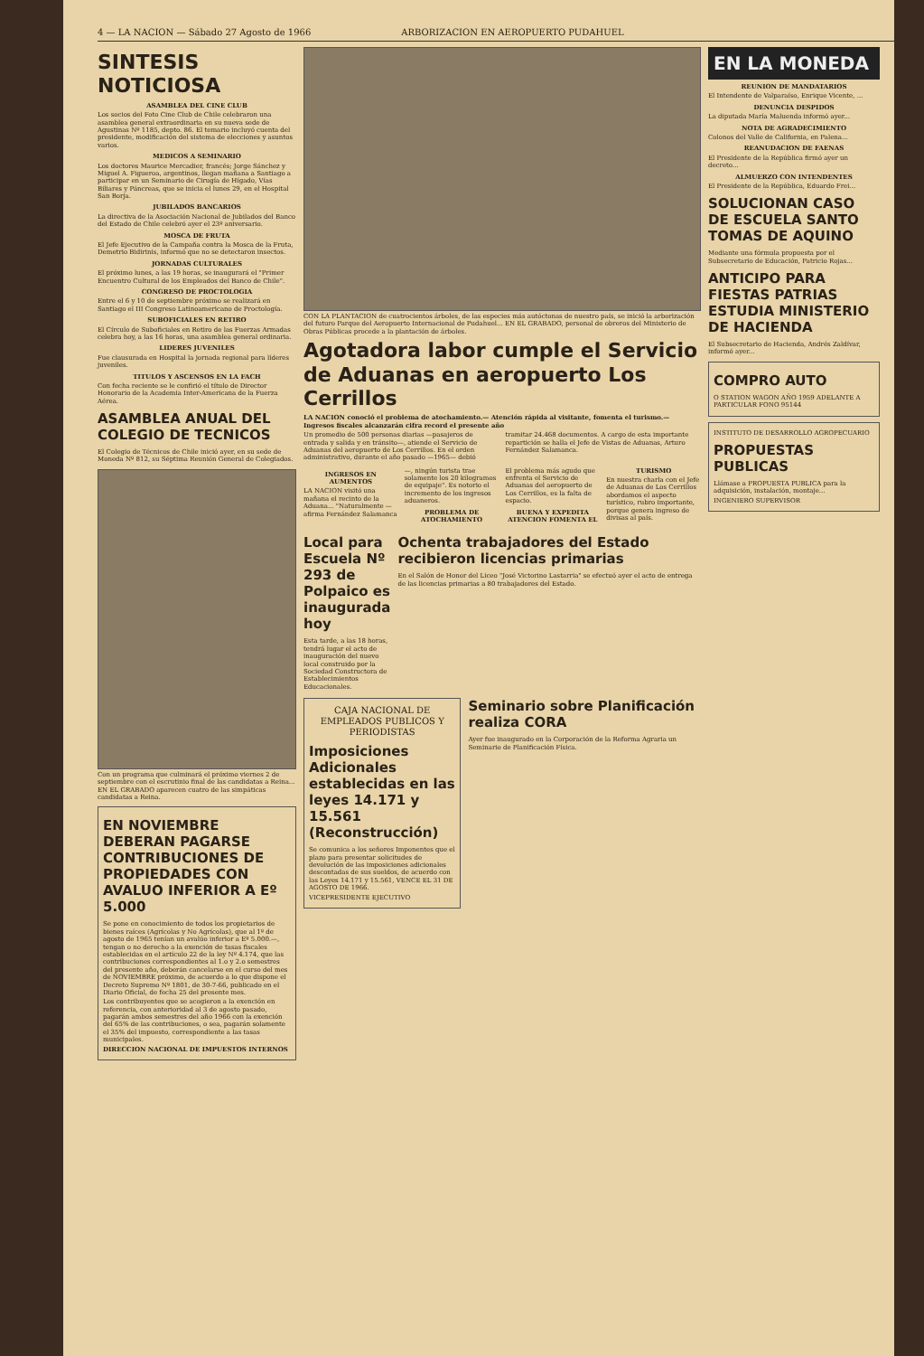4 — LA NACION — Sábado 27 Agosto de 1966 ARBORIZACION EN AEROPUERTO PUDAHUEL
SINTESIS NOTICIOSA
ASAMBLEA DEL CINE CLUB
Los socios del Foto Cine Club de Chile celebraron una asamblea general extraordinaria en su nueva sede de Agustinas Nº 1185, depto. 86. El temario incluyó cuenta del presidente, modificación del sistema de elecciones y asuntos varios.
MEDICOS A SEMINARIO
Los doctores Maurice Mercadier, francés; Jorge Sánchez y Miguel A. Figueroa, argentinos, llegan mañana a Santiago a participar en un Seminario de Cirugía de Hígado, Vías Biliares y Páncreas, que se inicia el lunes 29, en el Hospital San Borja.
JUBILADOS BANCARIOS
La directiva de la Asociación Nacional de Jubilados del Banco del Estado de Chile celebró ayer el 23º aniversario.
MOSCA DE FRUTA
El Jefe Ejecutivo de la Campaña contra la Mosca de la Fruta, Demetrio Bidirinis, informó que no se detectaron insectos.
JORNADAS CULTURALES
El próximo lunes, a las 19 horas, se inaugurará el "Primer Encuentro Cultural de los Empleados del Banco de Chile".
CONGRESO DE PROCTOLOGIA
Entre el 6 y 10 de septiembre próximo se realizará en Santiago el III Congreso Latinoamericano de Proctología.
SUBOFICIALES EN RETIRO
El Círculo de Suboficiales en Retiro de las Fuerzas Armadas celebra hoy, a las 16 horas, una asamblea general ordinaria.
LIDERES JUVENILES
Fue clausurada en Hospital la jornada regional para líderes juveniles.
TITULOS Y ASCENSOS EN LA FACH
Con fecha reciente se le confirió el título de Director Honorario de la Academia Inter-Americana de la Fuerza Aérea.
ASAMBLEA ANUAL DEL COLEGIO DE TECNICOS
El Colegio de Técnicos de Chile inició ayer, en su sede de Moneda Nº 812, su Séptima Reunión General de Colegiados.
Con un programa que culminará el próximo viernes 2 de septiembre con el escrutinio final de las candidatas a Reina... EN EL GRABADO aparecen cuatro de las simpáticas candidatas a Reina.
EN NOVIEMBRE DEBERAN PAGARSE CONTRIBUCIONES DE PROPIEDADES CON AVALUO INFERIOR A Eº 5.000
Se pone en conocimiento de todos los propietarios de bienes raíces (Agrícolas y No Agrícolas), que al 1º de agosto de 1965 tenían un avalúo inferior a Eº 5.000.—, tengan o no derecho a la exención de tasas fiscales establecidas en el artículo 22 de la ley Nº 4.174, que las contribuciones correspondientes al 1.o y 2.o semestres del presente año, deberán cancelarse en el curso del mes de NOVIEMBRE próximo, de acuerdo a lo que dispone el Decreto Supremo Nº 1801, de 30-7-66, publicado en el Diario Oficial, de fecha 25 del presente mes.
Los contribuyentes que se acogieron a la exención en referencia, con anterioridad al 3 de agosto pasado, pagarán ambos semestres del año 1966 con la exención del 65% de las contribuciones, o sea, pagarán solamente el 35% del impuesto, correspondiente a las tasas municipales.
DIRECCION NACIONAL DE IMPUESTOS INTERNOS
CON LA PLANTACION de cuatrocientos árboles, de las especies más autóctonas de nuestro país, se inició la arborización del futuro Parque del Aeropuerto Internacional de Pudahuel... EN EL GRABADO, personal de obreros del Ministerio de Obras Públicas procede a la plantación de árboles.
Agotadora labor cumple el Servicio de Aduanas en aeropuerto Los Cerrillos
LA NACION conoció el problema de atochamiento.— Atención rápida al visitante, fomenta el turismo.— Ingresos fiscales alcanzarán cifra record el presente año
Un promedio de 500 personas diarias —pasajeros de entrada y salida y en tránsito—, atiende el Servicio de Aduanas del aeropuerto de Los Cerrillos. En el orden administrativo, durante el año pasado —1965— debió tramitar 24.468 documentos. A cargo de esta importante repartición se halla el Jefe de Vistas de Aduanas, Arturo Fernández Salamanca.
INGRESOS EN AUMENTOS
LA NACION visitó una mañana el recinto de la Aduana... "Naturalmente —afirma Fernández Salamanca—, ningún turista trae solamente los 20 kilogramos de equipaje". Es notorio el incremento de los ingresos aduaneros.
PROBLEMA DE ATOCHAMIENTO
El problema más agudo que enfrenta el Servicio de Aduanas del aeropuerto de Los Cerrillos, es la falta de espacio.
BUENA Y EXPEDITA ATENCION FOMENTA EL TURISMO
En nuestra charla con el Jefe de Aduanas de Los Cerrillos abordamos el aspecto turístico, rubro importante, porque genera ingreso de divisas al país.
Local para Escuela Nº 293 de Polpaico es inaugurada hoy
Esta tarde, a las 18 horas, tendrá lugar el acto de inauguración del nuevo local construido por la Sociedad Constructora de Establecimientos Educacionales.
Ochenta trabajadores del Estado recibieron licencias primarias
En el Salón de Honor del Liceo "José Victorino Lastarria" se efectuó ayer el acto de entrega de las licencias primarias a 80 trabajadores del Estado.
CAJA NACIONAL DE EMPLEADOS PUBLICOS Y PERIODISTAS
Imposiciones Adicionales establecidas en las leyes 14.171 y 15.561 (Reconstrucción)
Se comunica a los señores Imponentes que el plazo para presentar solicitudes de devolución de las imposiciones adicionales descontadas de sus sueldos, de acuerdo con las Leyes 14.171 y 15.561, VENCE EL 31 DE AGOSTO DE 1966.
VICEPRESIDENTE EJECUTIVO
Seminario sobre Planificación realiza CORA
Ayer fue inaugurado en la Corporación de la Reforma Agraria un Seminario de Planificación Física.
EN LA MONEDA
REUNION DE MANDATARIOS
El Intendente de Valparaíso, Enrique Vicente, ...
DENUNCIA DESPIDOS
La diputada María Maluenda informó ayer...
NOTA DE AGRADECIMIENTO
Colonos del Valle de California, en Palena...
REANUDACION DE FAENAS
El Presidente de la República firmó ayer un decreto...
ALMUERZO CON INTENDENTES
El Presidente de la República, Eduardo Frei...
SOLUCIONAN CASO DE ESCUELA SANTO TOMAS DE AQUINO
Mediante una fórmula propuesta por el Subsecretario de Educación, Patricio Rojas...
ANTICIPO PARA FIESTAS PATRIAS ESTUDIA MINISTERIO DE HACIENDA
El Subsecretario de Hacienda, Andrés Zaldívar, informó ayer...
COMPRO AUTO
O STATION WAGON AÑO 1959 ADELANTE A PARTICULAR FONO 95144
INSTITUTO DE DESARROLLO AGROPECUARIO
PROPUESTAS PUBLICAS
Llámase a PROPUESTA PUBLICA para la adquisición, instalación, montaje...
INGENIERO SUPERVISOR